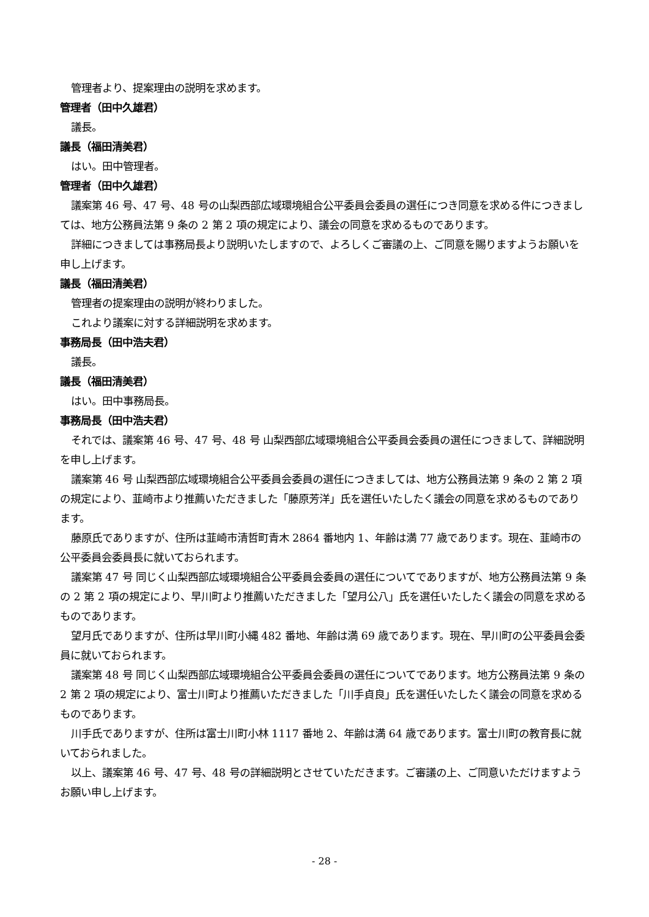管理者より、提案理由の説明を求めます。
管理者（田中久雄君）
議長。
議長（福田清美君）
はい。田中管理者。
管理者（田中久雄君）
議案第 46 号、47 号、48 号の山梨西部広域環境組合公平委員会委員の選任につき同意を求める件につきましては、地方公務員法第 9 条の 2 第 2 項の規定により、議会の同意を求めるものであります。
詳細につきましては事務局長より説明いたしますので、よろしくご審議の上、ご同意を賜りますようお願いを申し上げます。
議長（福田清美君）
管理者の提案理由の説明が終わりました。
これより議案に対する詳細説明を求めます。
事務局長（田中浩夫君）
議長。
議長（福田清美君）
はい。田中事務局長。
事務局長（田中浩夫君）
それでは、議案第 46 号、47 号、48 号 山梨西部広域環境組合公平委員会委員の選任につきまして、詳細説明を申し上げます。
議案第 46 号 山梨西部広域環境組合公平委員会委員の選任につきましては、地方公務員法第 9 条の 2 第 2 項の規定により、韮崎市より推薦いただきました「藤原芳洋」氏を選任いたしたく議会の同意を求めるものであります。
藤原氏でありますが、住所は韮崎市清哲町青木 2864 番地内 1、年齢は満 77 歳であります。現在、韮崎市の公平委員会委員長に就いておられます。
議案第 47 号 同じく山梨西部広域環境組合公平委員会委員の選任についてでありますが、地方公務員法第 9 条の 2 第 2 項の規定により、早川町より推薦いただきました「望月公八」氏を選任いたしたく議会の同意を求めるものであります。
望月氏でありますが、住所は早川町小縄 482 番地、年齢は満 69 歳であります。現在、早川町の公平委員会委員に就いておられます。
議案第 48 号 同じく山梨西部広域環境組合公平委員会委員の選任についてであります。地方公務員法第 9 条の 2 第 2 項の規定により、富士川町より推薦いただきました「川手貞良」氏を選任いたしたく議会の同意を求めるものであります。
川手氏でありますが、住所は富士川町小林 1117 番地 2、年齢は満 64 歳であります。富士川町の教育長に就いておられました。
以上、議案第 46 号、47 号、48 号の詳細説明とさせていただきます。ご審議の上、ご同意いただけますようお願い申し上げます。
- 28 -